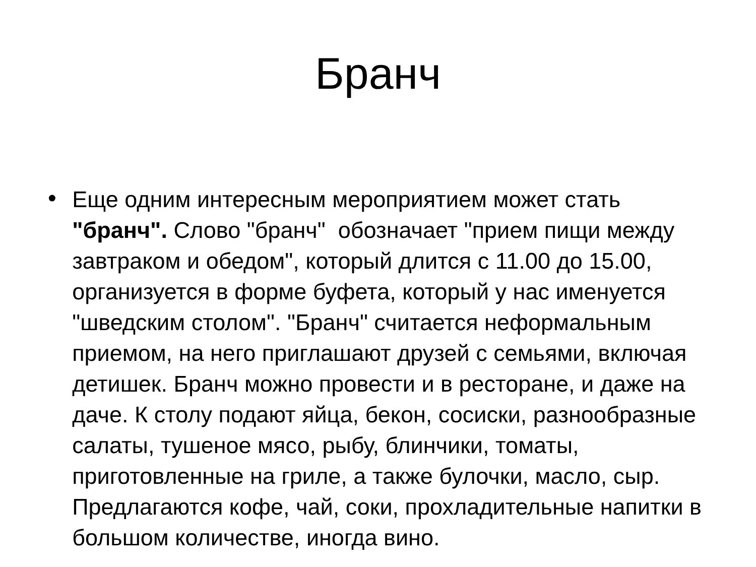Бранч
•
Еще одним интересным мероприятием может стать "бранч". Слово "бранч" обозначает "прием пищи между завтраком и обедом", который длится с 11.00 до 15.00, организуется в форме буфета, который у нас именуется "шведским столом". "Бранч" считается неформальным приемом, на него приглашают друзей с семьями, включая детишек. Бранч можно провести и в ресторане, и даже на даче. К столу подают яйца, бекон, сосиски, разнообразные салаты, тушеное мясо, рыбу, блинчики, томаты, приготовленные на гриле, а также булочки, масло, сыр. Предлагаются кофе, чай, соки, прохладительные напитки в большом количестве, иногда вино.